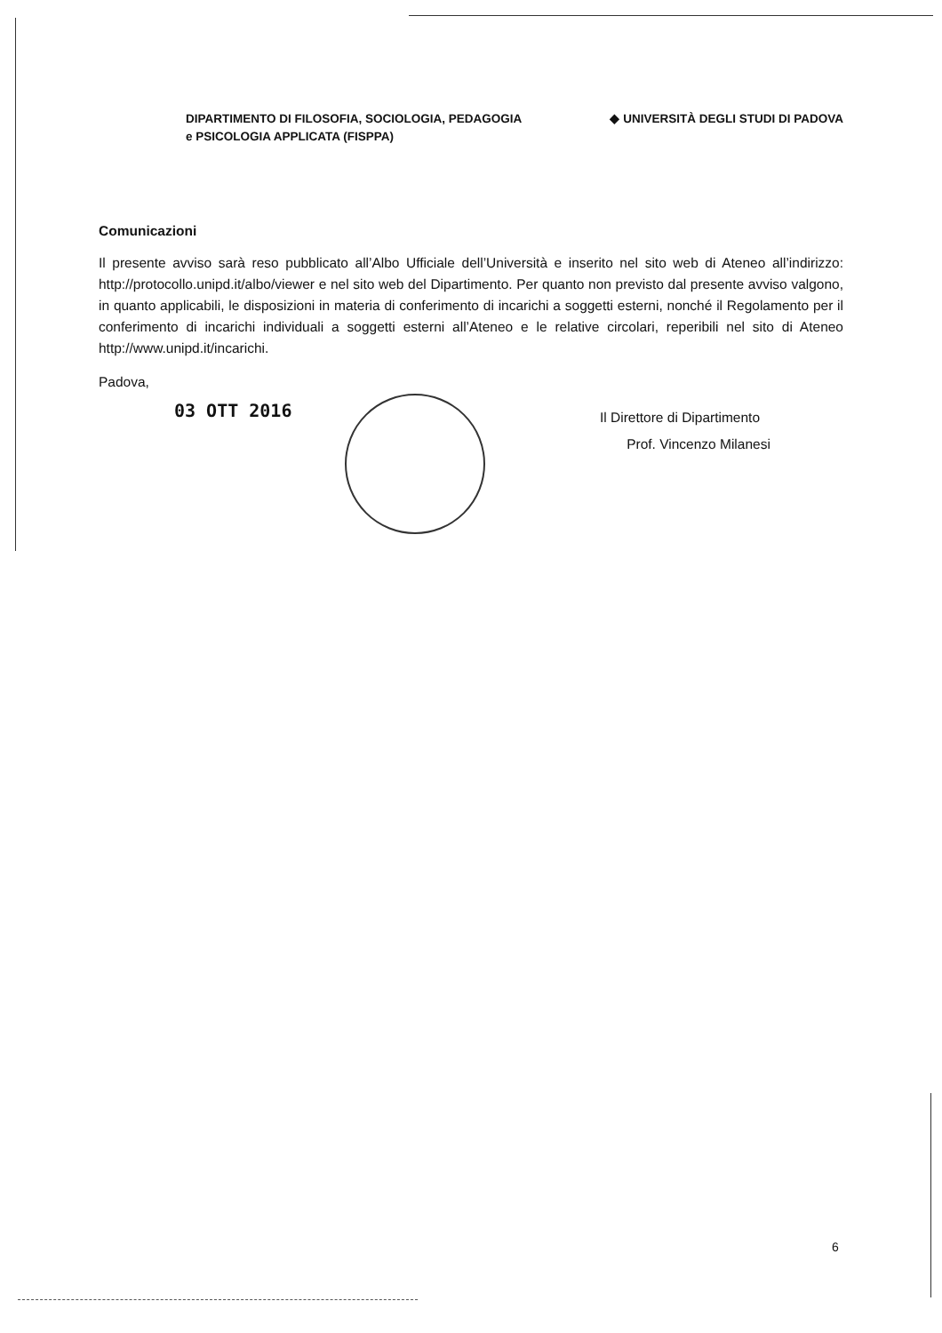DIPARTIMENTO DI FILOSOFIA, SOCIOLOGIA, PEDAGOGIA
e PSICOLOGIA APPLICATA (FISPPA)
◆ UNIVERSITÀ DEGLI STUDI DI PADOVA
Comunicazioni
Il presente avviso sarà reso pubblicato all’Albo Ufficiale dell’Università e inserito nel sito web di Ateneo all’indirizzo: http://protocollo.unipd.it/albo/viewer e nel sito web del Dipartimento. Per quanto non previsto dal presente avviso valgono, in quanto applicabili, le disposizioni in materia di conferimento di incarichi a soggetti esterni, nonché il Regolamento per il conferimento di incarichi individuali a soggetti esterni all’Ateneo e le relative circolari, reperibili nel sito di Ateneo http://www.unipd.it/incarichi.
Padova,
03 OTT 2016
Il Direttore di Dipartimento
Prof. Vincenzo Milanesi
6